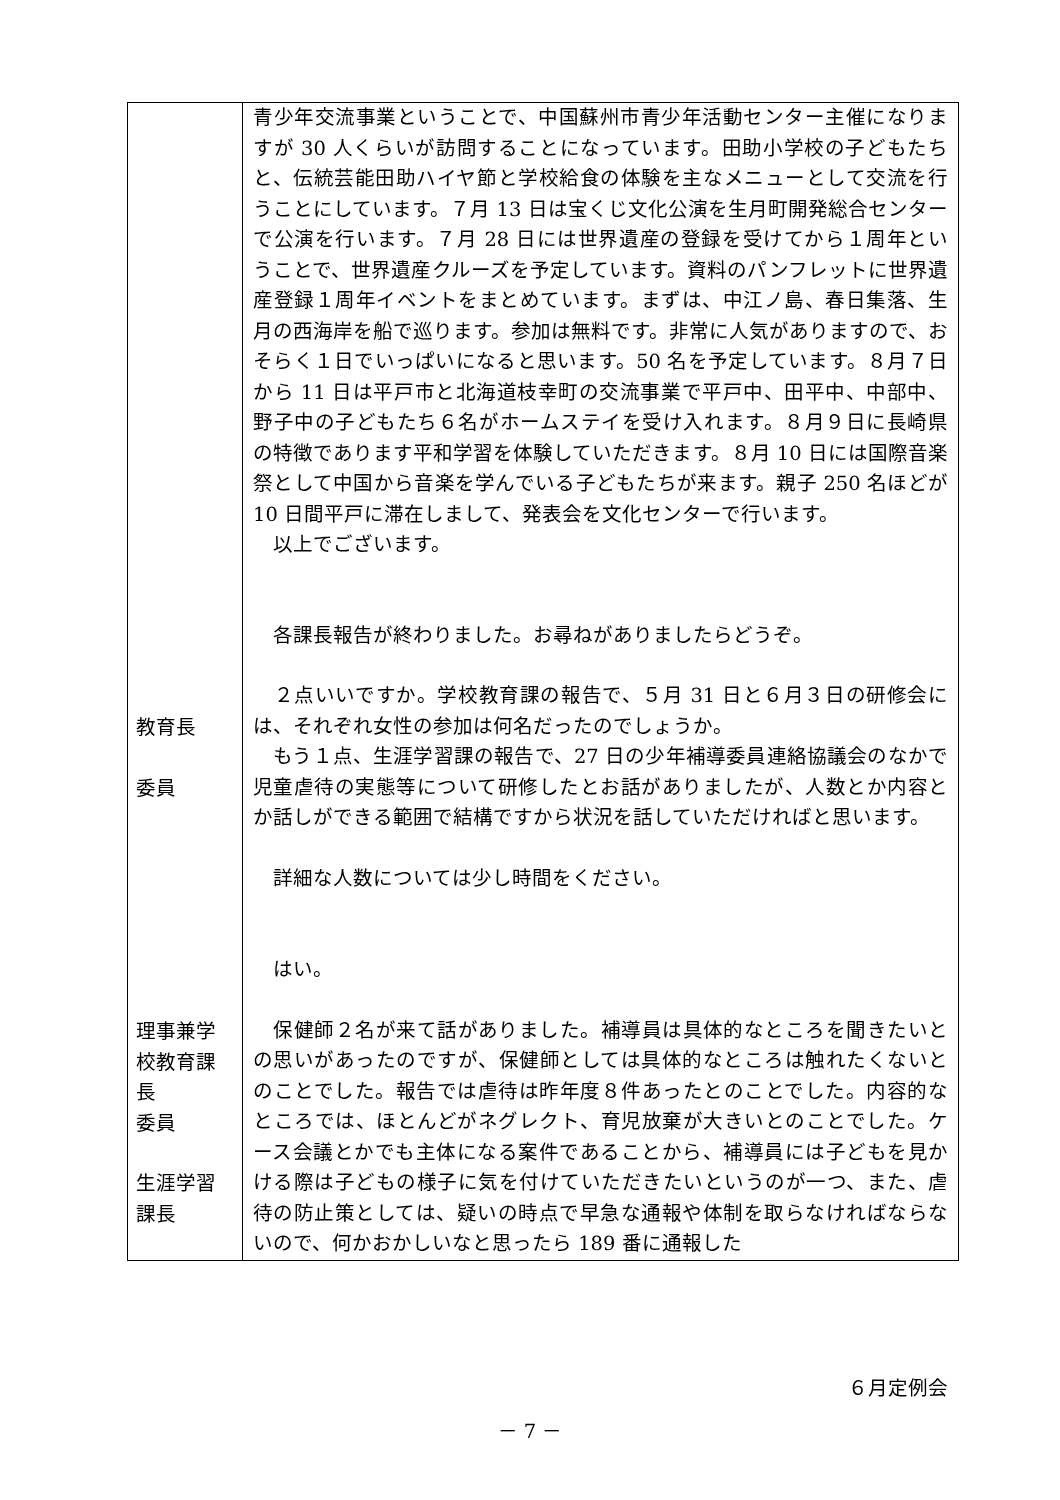| 教育長 委員 理事兼学校教育課長 委員 生涯学習課長 | 青少年交流事業ということで、中国蘇州市青少年活動センター主催になりますが 30 人くらいが訪問することになっています。田助小学校の子どもたちと、伝統芸能田助ハイヤ節と学校給食の体験を主なメニューとして交流を行うことにしています。７月 13 日は宝くじ文化公演を生月町開発総合センターで公演を行います。７月 28 日には世界遺産の登録を受けてから１周年ということで、世界遺産クルーズを予定しています。資料のパンフレットに世界遺産登録１周年イベントをまとめています。まずは、中江ノ島、春日集落、生月の西海岸を船で巡ります。参加は無料です。非常に人気がありますので、おそらく１日でいっぱいになると思います。50 名を予定しています。８月７日から 11 日は平戸市と北海道枝幸町の交流事業で平戸中、田平中、中部中、野子中の子どもたち６名がホームステイを受け入れます。８月９日に長崎県の特徴であります平和学習を体験していただきます。８月 10 日には国際音楽祭として中国から音楽を学んでいる子どもたちが来ます。親子 250 名ほどが 10 日間平戸に滞在しまして、発表会を文化センターで行います。 以上でございます。 各課長報告が終わりました。お尋ねがありましたらどうぞ。 ２点いいですか。学校教育課の報告で、５月 31 日と６月３日の研修会には、それぞれ女性の参加は何名だったのでしょうか。 もう１点、生涯学習課の報告で、27 日の少年補導委員連絡協議会のなかで児童虐待の実態等について研修したとお話がありましたが、人数とか内容とか話しができる範囲で結構ですから状況を話していただければと思います。 詳細な人数については少し時間をください。 はい。 保健師２名が来て話がありました。補導員は具体的なところを聞きたいとの思いがあったのですが、保健師としては具体的なところは触れたくないとのことでした。報告では虐待は昨年度８件あったとのことでした。内容的なところでは、ほとんどがネグレクト、育児放棄が大きいとのことでした。ケース会議とかでも主体になる案件であることから、補導員には子どもを見かける際は子どもの様子に気を付けていただきたいというのが一つ、また、虐待の防止策としては、疑いの時点で早急な通報や体制を取らなければならないので、何かおかしいなと思ったら 189 番に通報した |
６月定例会
－ 7 －